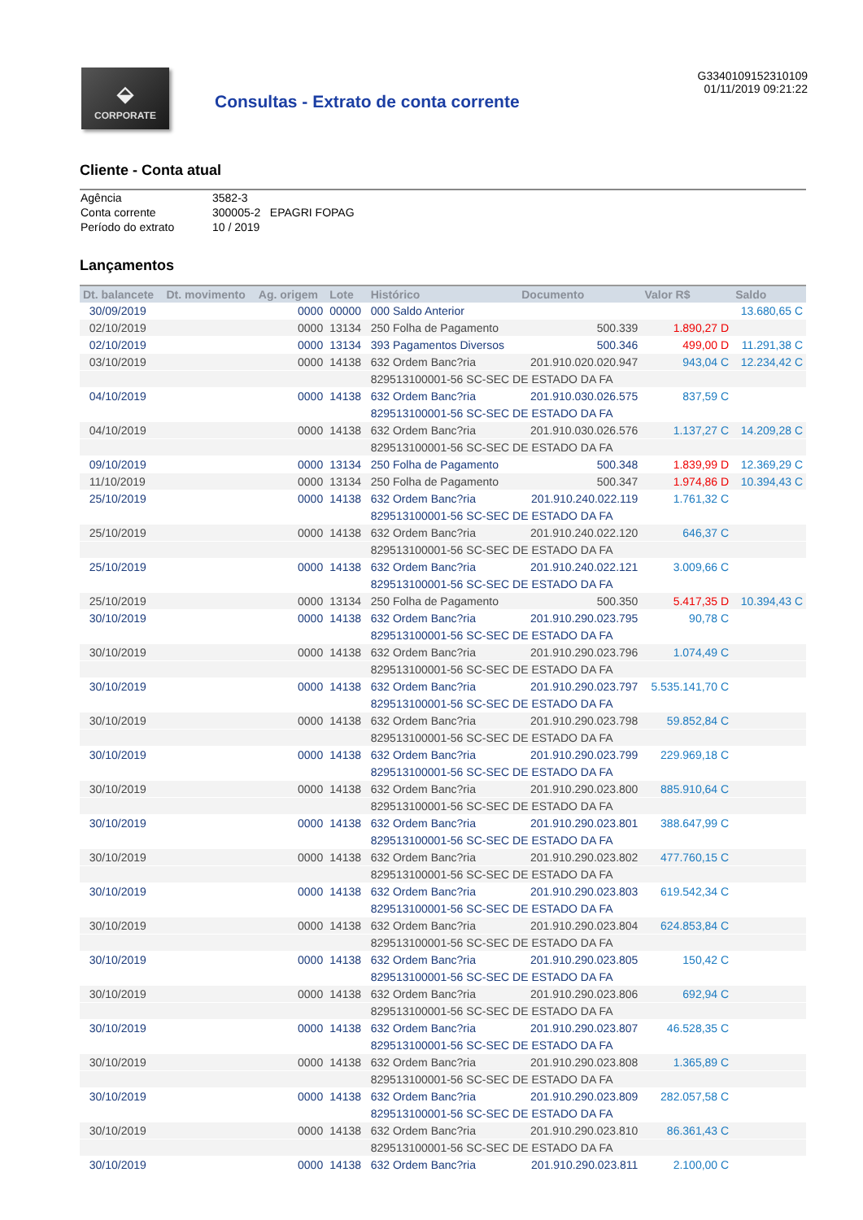⬙
CORPORATE
Consultas - Extrato de conta corrente
G3340109152310109
01/11/2019 09:21:22
Cliente - Conta atual
| Agência | 3582-3 |
| Conta corrente | 300005-2 EPAGRI FOPAG |
| Período do extrato | 10 / 2019 |
Lançamentos
| Dt. balancete | Dt. movimento | Ag. origem | Lote | Histórico | Documento | Valor R$ | Saldo |
| --- | --- | --- | --- | --- | --- | --- | --- |
| 30/09/2019 | | 0000 | 00000 | 000 Saldo Anterior | | | 13.680,65 C |
| 02/10/2019 | | 0000 | 13134 | 250 Folha de Pagamento | 500.339 | 1.890,27 D | |
| 02/10/2019 | | 0000 | 13134 | 393 Pagamentos Diversos | 500.346 | 499,00 D | 11.291,38 C |
| 03/10/2019 | | 0000 | 14138 | 632 Ordem Banc?ria | 201.910.020.020.947 | 943,04 C | 12.234,42 C |
| | | | | 829513100001-56 SC-SEC DE ESTADO DA FA | | | |
| 04/10/2019 | | 0000 | 14138 | 632 Ordem Banc?ria | 201.910.030.026.575 | 837,59 C | |
| | | | | 829513100001-56 SC-SEC DE ESTADO DA FA | | | |
| 04/10/2019 | | 0000 | 14138 | 632 Ordem Banc?ria | 201.910.030.026.576 | 1.137,27 C | 14.209,28 C |
| | | | | 829513100001-56 SC-SEC DE ESTADO DA FA | | | |
| 09/10/2019 | | 0000 | 13134 | 250 Folha de Pagamento | 500.348 | 1.839,99 D | 12.369,29 C |
| 11/10/2019 | | 0000 | 13134 | 250 Folha de Pagamento | 500.347 | 1.974,86 D | 10.394,43 C |
| 25/10/2019 | | 0000 | 14138 | 632 Ordem Banc?ria | 201.910.240.022.119 | 1.761,32 C | |
| | | | | 829513100001-56 SC-SEC DE ESTADO DA FA | | | |
| 25/10/2019 | | 0000 | 14138 | 632 Ordem Banc?ria | 201.910.240.022.120 | 646,37 C | |
| | | | | 829513100001-56 SC-SEC DE ESTADO DA FA | | | |
| 25/10/2019 | | 0000 | 14138 | 632 Ordem Banc?ria | 201.910.240.022.121 | 3.009,66 C | |
| | | | | 829513100001-56 SC-SEC DE ESTADO DA FA | | | |
| 25/10/2019 | | 0000 | 13134 | 250 Folha de Pagamento | 500.350 | 5.417,35 D | 10.394,43 C |
| 30/10/2019 | | 0000 | 14138 | 632 Ordem Banc?ria | 201.910.290.023.795 | 90,78 C | |
| | | | | 829513100001-56 SC-SEC DE ESTADO DA FA | | | |
| 30/10/2019 | | 0000 | 14138 | 632 Ordem Banc?ria | 201.910.290.023.796 | 1.074,49 C | |
| | | | | 829513100001-56 SC-SEC DE ESTADO DA FA | | | |
| 30/10/2019 | | 0000 | 14138 | 632 Ordem Banc?ria | 201.910.290.023.797 | 5.535.141,70 C | |
| | | | | 829513100001-56 SC-SEC DE ESTADO DA FA | | | |
| 30/10/2019 | | 0000 | 14138 | 632 Ordem Banc?ria | 201.910.290.023.798 | 59.852,84 C | |
| | | | | 829513100001-56 SC-SEC DE ESTADO DA FA | | | |
| 30/10/2019 | | 0000 | 14138 | 632 Ordem Banc?ria | 201.910.290.023.799 | 229.969,18 C | |
| | | | | 829513100001-56 SC-SEC DE ESTADO DA FA | | | |
| 30/10/2019 | | 0000 | 14138 | 632 Ordem Banc?ria | 201.910.290.023.800 | 885.910,64 C | |
| | | | | 829513100001-56 SC-SEC DE ESTADO DA FA | | | |
| 30/10/2019 | | 0000 | 14138 | 632 Ordem Banc?ria | 201.910.290.023.801 | 388.647,99 C | |
| | | | | 829513100001-56 SC-SEC DE ESTADO DA FA | | | |
| 30/10/2019 | | 0000 | 14138 | 632 Ordem Banc?ria | 201.910.290.023.802 | 477.760,15 C | |
| | | | | 829513100001-56 SC-SEC DE ESTADO DA FA | | | |
| 30/10/2019 | | 0000 | 14138 | 632 Ordem Banc?ria | 201.910.290.023.803 | 619.542,34 C | |
| | | | | 829513100001-56 SC-SEC DE ESTADO DA FA | | | |
| 30/10/2019 | | 0000 | 14138 | 632 Ordem Banc?ria | 201.910.290.023.804 | 624.853,84 C | |
| | | | | 829513100001-56 SC-SEC DE ESTADO DA FA | | | |
| 30/10/2019 | | 0000 | 14138 | 632 Ordem Banc?ria | 201.910.290.023.805 | 150,42 C | |
| | | | | 829513100001-56 SC-SEC DE ESTADO DA FA | | | |
| 30/10/2019 | | 0000 | 14138 | 632 Ordem Banc?ria | 201.910.290.023.806 | 692,94 C | |
| | | | | 829513100001-56 SC-SEC DE ESTADO DA FA | | | |
| 30/10/2019 | | 0000 | 14138 | 632 Ordem Banc?ria | 201.910.290.023.807 | 46.528,35 C | |
| | | | | 829513100001-56 SC-SEC DE ESTADO DA FA | | | |
| 30/10/2019 | | 0000 | 14138 | 632 Ordem Banc?ria | 201.910.290.023.808 | 1.365,89 C | |
| | | | | 829513100001-56 SC-SEC DE ESTADO DA FA | | | |
| 30/10/2019 | | 0000 | 14138 | 632 Ordem Banc?ria | 201.910.290.023.809 | 282.057,58 C | |
| | | | | 829513100001-56 SC-SEC DE ESTADO DA FA | | | |
| 30/10/2019 | | 0000 | 14138 | 632 Ordem Banc?ria | 201.910.290.023.810 | 86.361,43 C | |
| | | | | 829513100001-56 SC-SEC DE ESTADO DA FA | | | |
| 30/10/2019 | | 0000 | 14138 | 632 Ordem Banc?ria | 201.910.290.023.811 | 2.100,00 C | |